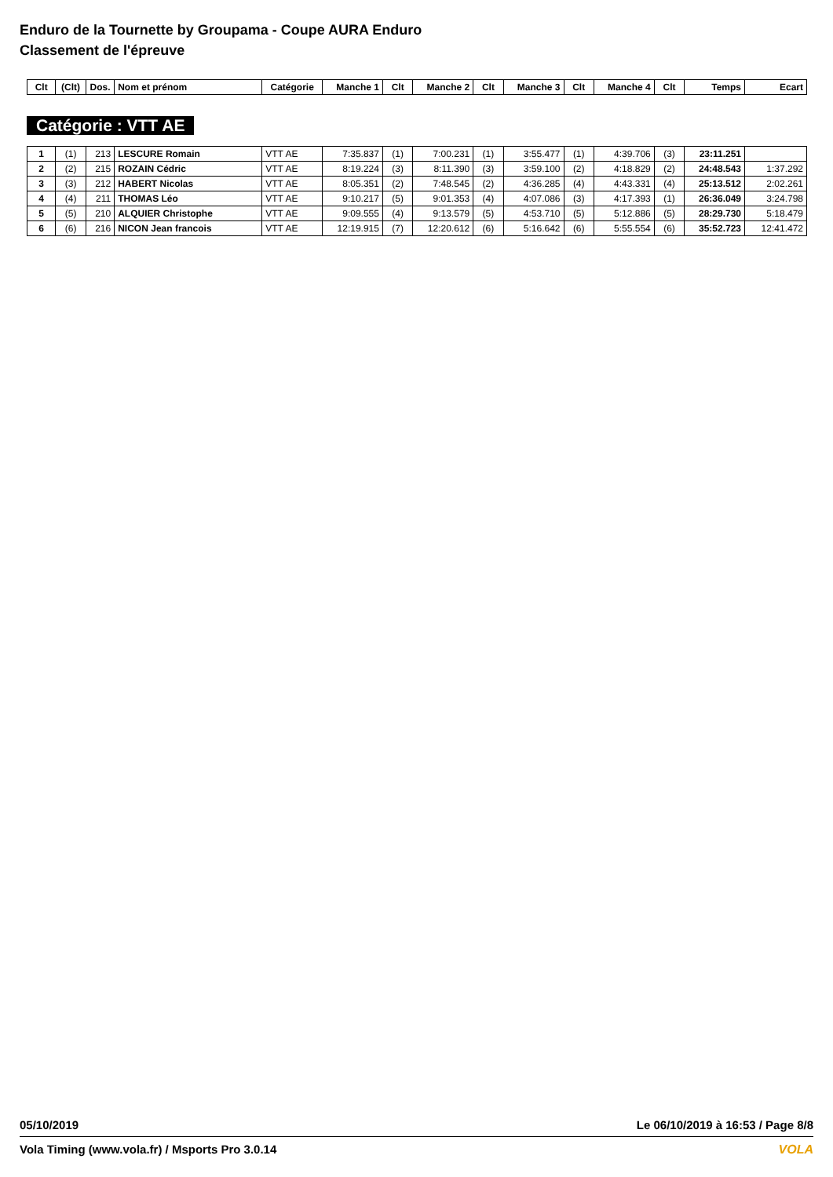Enduro de la Tournette by Groupama - Coupe AURA Enduro
Classement de l'épreuve
| Clt | (Clt) | Dos. | Nom et prénom | Catégorie | Manche 1 | Clt | Manche 2 | Clt | Manche 3 | Clt | Manche 4 | Clt | Temps | Ecart |
| --- | --- | --- | --- | --- | --- | --- | --- | --- | --- | --- | --- | --- | --- | --- |
Catégorie : VTT AE
| 1 | (1) | 213 | LESCURE Romain | VTT AE | 7:35.837 | (1) | 7:00.231 | (1) | 3:55.477 | (1) | 4:39.706 | (3) | 23:11.251 | |
| 2 | (2) | 215 | ROZAIN Cédric | VTT AE | 8:19.224 | (3) | 8:11.390 | (3) | 3:59.100 | (2) | 4:18.829 | (2) | 24:48.543 | 1:37.292 |
| 3 | (3) | 212 | HABERT Nicolas | VTT AE | 8:05.351 | (2) | 7:48.545 | (2) | 4:36.285 | (4) | 4:43.331 | (4) | 25:13.512 | 2:02.261 |
| 4 | (4) | 211 | THOMAS Léo | VTT AE | 9:10.217 | (5) | 9:01.353 | (4) | 4:07.086 | (3) | 4:17.393 | (1) | 26:36.049 | 3:24.798 |
| 5 | (5) | 210 | ALQUIER Christophe | VTT AE | 9:09.555 | (4) | 9:13.579 | (5) | 4:53.710 | (5) | 5:12.886 | (5) | 28:29.730 | 5:18.479 |
| 6 | (6) | 216 | NICON Jean francois | VTT AE | 12:19.915 | (7) | 12:20.612 | (6) | 5:16.642 | (6) | 5:55.554 | (6) | 35:52.723 | 12:41.472 |
05/10/2019 Le 06/10/2019 à 16:53 / Page 8/8
Vola Timing (www.vola.fr) / Msports Pro 3.0.14 VOLA